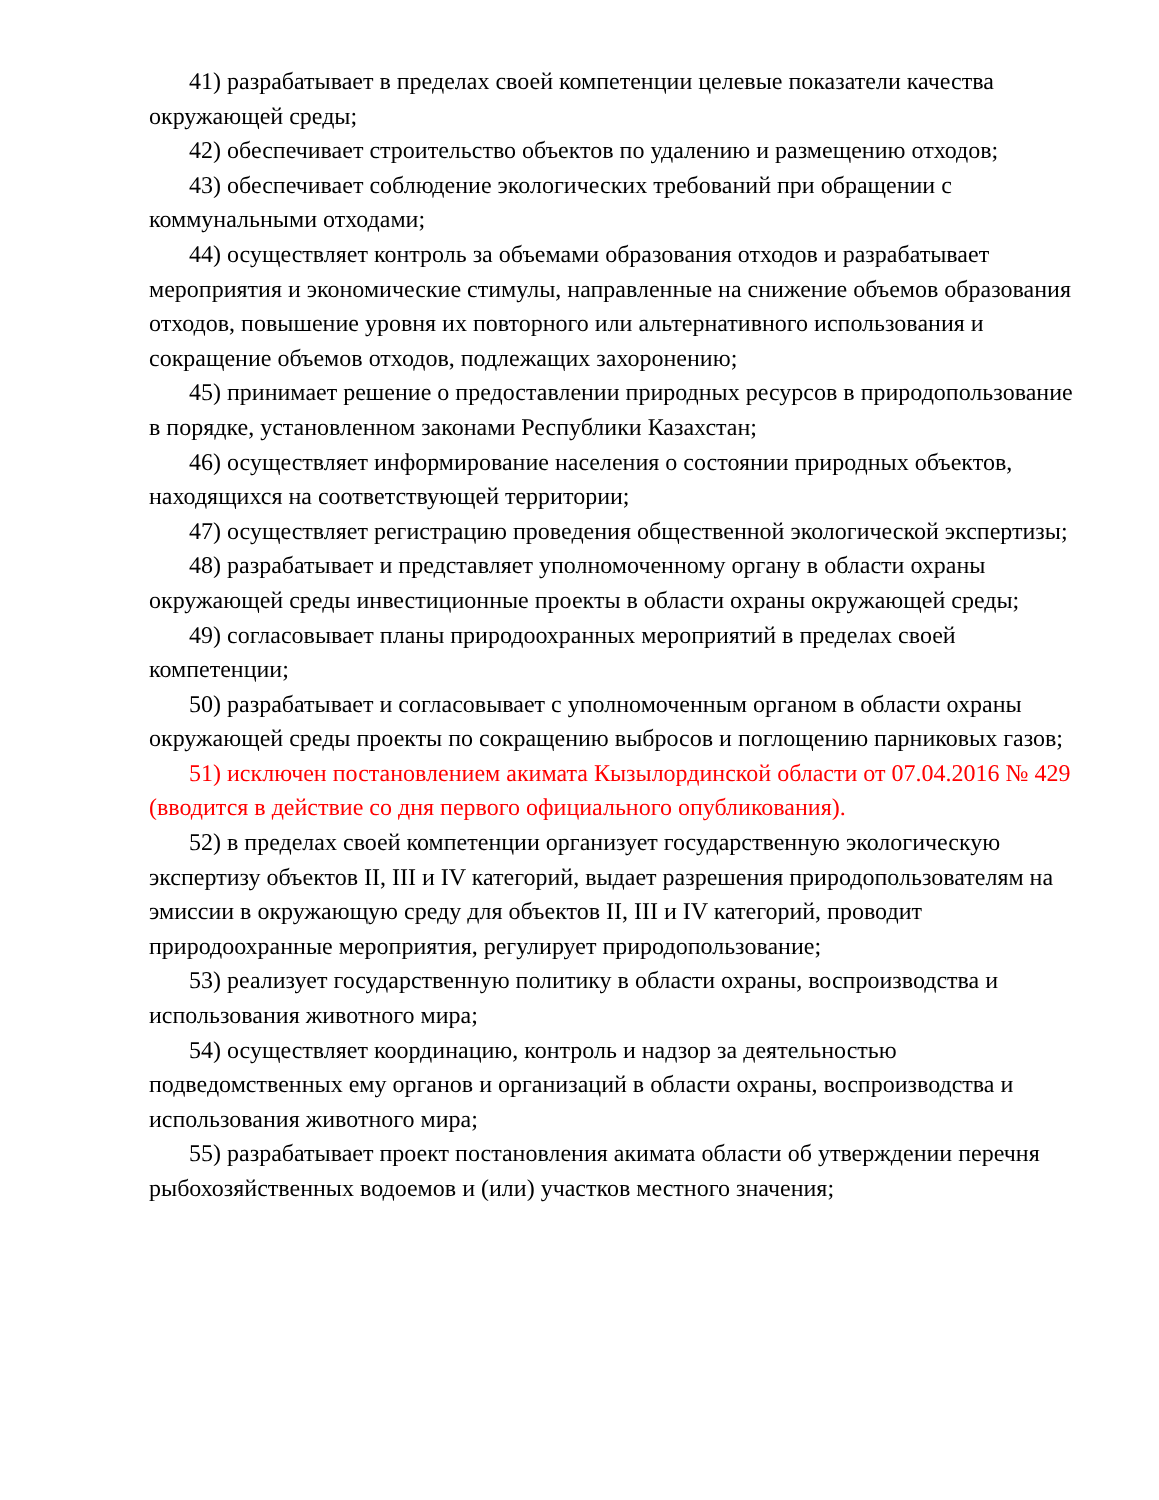41) разрабатывает в пределах своей компетенции целевые показатели качества окружающей среды;
42) обеспечивает строительство объектов по удалению и размещению отходов;
43) обеспечивает соблюдение экологических требований при обращении с коммунальными отходами;
44) осуществляет контроль за объемами образования отходов и разрабатывает мероприятия и экономические стимулы, направленные на снижение объемов образования отходов, повышение уровня их повторного или альтернативного использования и сокращение объемов отходов, подлежащих захоронению;
45) принимает решение о предоставлении природных ресурсов в природопользование в порядке, установленном законами Республики Казахстан;
46) осуществляет информирование населения о состоянии природных объектов, находящихся на соответствующей территории;
47) осуществляет регистрацию проведения общественной экологической экспертизы;
48) разрабатывает и представляет уполномоченному органу в области охраны окружающей среды инвестиционные проекты в области охраны окружающей среды;
49) согласовывает планы природоохранных мероприятий в пределах своей компетенции;
50) разрабатывает и согласовывает с уполномоченным органом в области охраны окружающей среды проекты по сокращению выбросов и поглощению парниковых газов;
51) исключен постановлением акимата Кызылординской области от 07.04.2016 № 429 (вводится в действие со дня первого официального опубликования).
52) в пределах своей компетенции организует государственную экологическую экспертизу объектов II, III и IV категорий, выдает разрешения природопользователям на эмиссии в окружающую среду для объектов II, III и IV категорий, проводит природоохранные мероприятия, регулирует природопользование;
53) реализует государственную политику в области охраны, воспроизводства и использования животного мира;
54) осуществляет координацию, контроль и надзор за деятельностью подведомственных ему органов и организаций в области охраны, воспроизводства и использования животного мира;
55) разрабатывает проект постановления акимата области об утверждении перечня рыбохозяйственных водоемов и (или) участков местного значения;